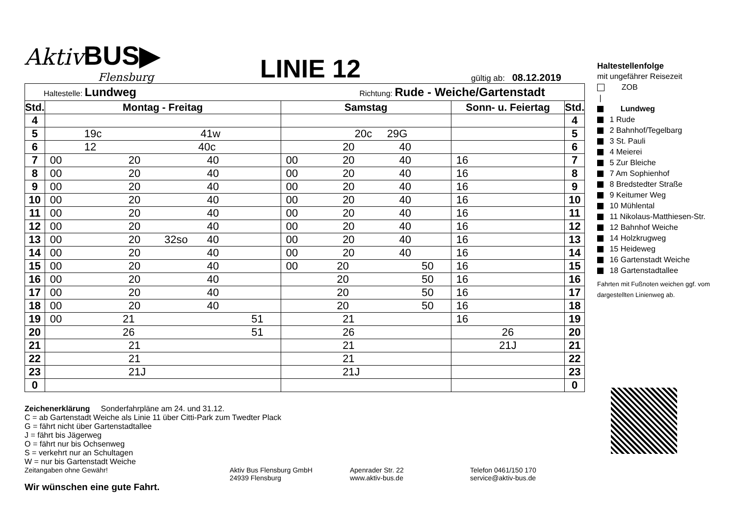AktivBUS▶
Flensburg
LINIE 12
gültig ab: 08.12.2019
| Haltestelle: Lundweg Richtung: Rude - Weiche/Gartenstadt | | | | |
| Std. | Montag - Freitag | Samstag | Sonn- u. Feiertag | Std. |
| 4 | | | | 4 |
| 5 | 19c 41w | 20c 29G | | 5 |
| 6 | 12 40c | 20 40 | | 6 |
| 7 | 00 20 40 | 00 20 40 | 16 | 7 |
| 8 | 00 20 40 | 00 20 40 | 16 | 8 |
| 9 | 00 20 40 | 00 20 40 | 16 | 9 |
| 10 | 00 20 40 | 00 20 40 | 16 | 10 |
| 11 | 00 20 40 | 00 20 40 | 16 | 11 |
| 12 | 00 20 40 | 00 20 40 | 16 | 12 |
| 13 | 00 20 32so 40 | 00 20 40 | 16 | 13 |
| 14 | 00 20 40 | 00 20 40 | 16 | 14 |
| 15 | 00 20 40 | 00 20 50 | 16 | 15 |
| 16 | 00 20 40 | 20 50 | 16 | 16 |
| 17 | 00 20 40 | 20 50 | 16 | 17 |
| 18 | 00 20 40 | 20 50 | 16 | 18 |
| 19 | 00 21 51 | 21 | 16 | 19 |
| 20 | 26 51 | 26 | 26 | 20 |
| 21 | 21 | 21 | 21J | 21 |
| 22 | 21 | 21 | | 22 |
| 23 | 21J | 21J | | 23 |
| 0 | | | | 0 |
Haltestellenfolge
mit ungefährer Reisezeit
ZOB
|
Lundweg
1 Rude
2 Bahnhof/Tegelbarg
3 St. Pauli
4 Meierei
5 Zur Bleiche
7 Am Sophienhof
8 Bredstedter Straße
9 Keitumer Weg
10 Mühlental
11 Nikolaus-Matthiesen-Str.
12 Bahnhof Weiche
14 Holzkrugweg
15 Heideweg
16 Gartenstadt Weiche
18 Gartenstadtallee
Fahrten mit Fußnoten weichen ggf. vom dargestellten Linienweg ab.
Zeichenerklärung Sonderfahrpläne am 24. und 31.12.
C = ab Gartenstadt Weiche als Linie 11 über Citti-Park zum Twedter Plack
G = fährt nicht über Gartenstadtallee
J = fährt bis Jägerweg
O = fährt nur bis Ochsenweg
S = verkehrt nur an Schultagen
W = nur bis Gartenstadt Weiche
Zeitangaben ohne Gewähr!
Wir wünschen eine gute Fahrt.
Aktiv Bus Flensburg GmbH
24939 Flensburg
Apenrader Str. 22
www.aktiv-bus.de
Telefon 0461/150 170
service@aktiv-bus.de